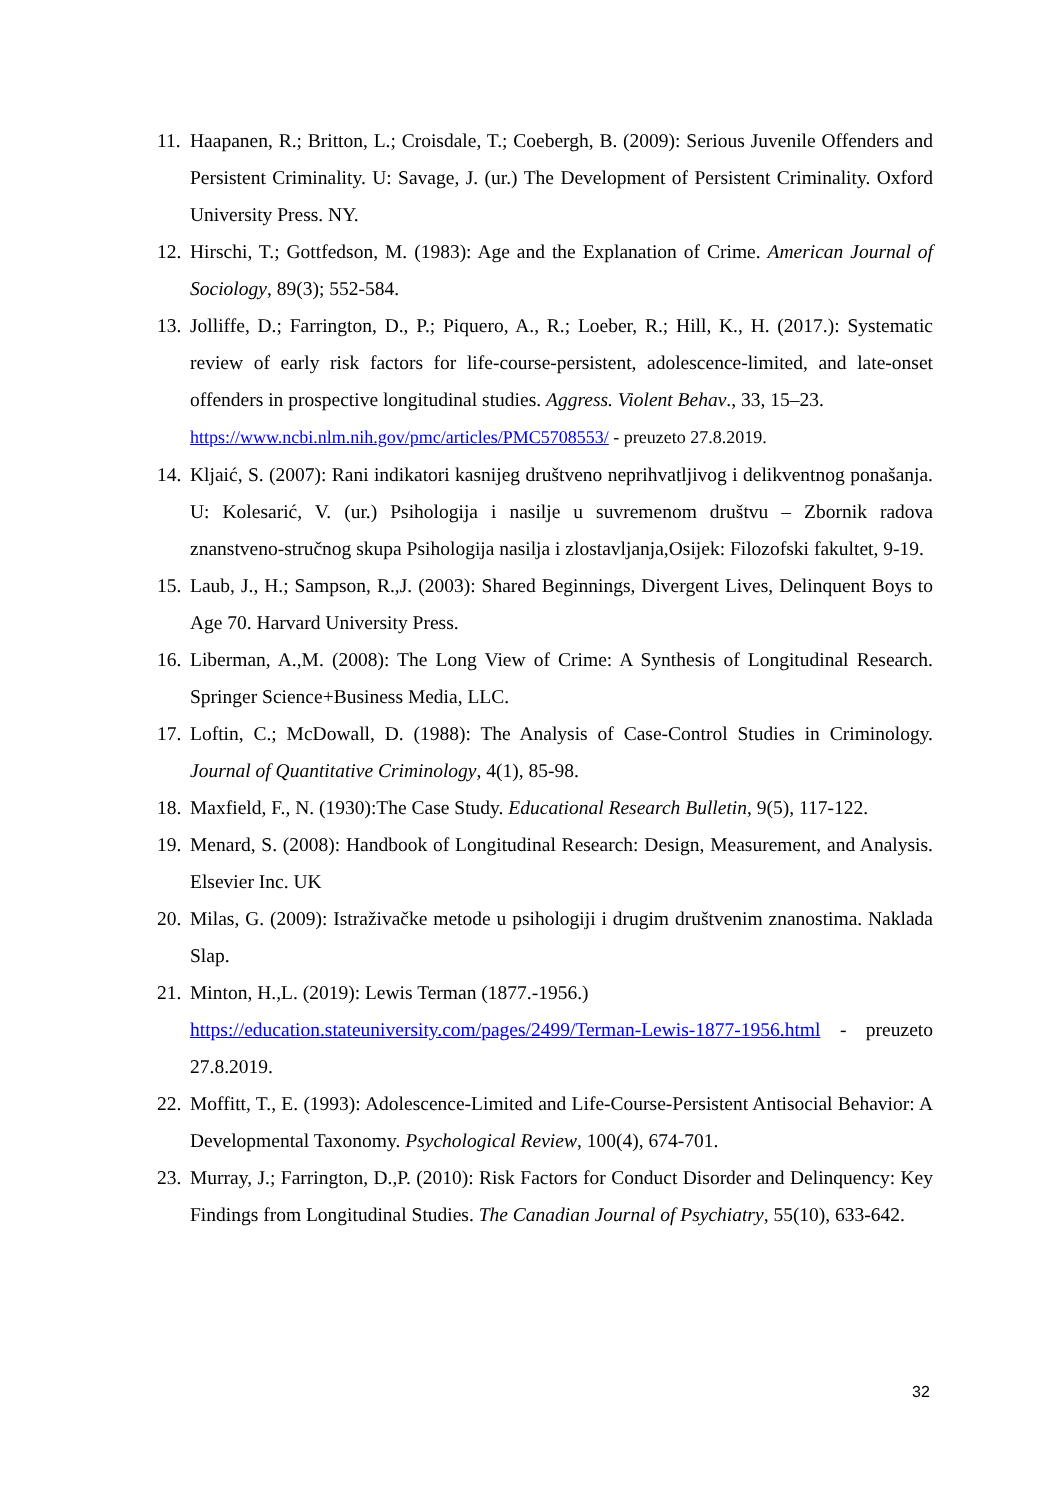11. Haapanen, R.; Britton, L.; Croisdale, T.; Coebergh, B. (2009): Serious Juvenile Offenders and Persistent Criminality. U: Savage, J. (ur.) The Development of Persistent Criminality. Oxford University Press. NY.
12. Hirschi, T.; Gottfedson, M. (1983): Age and the Explanation of Crime. American Journal of Sociology, 89(3); 552-584.
13. Jolliffe, D.; Farrington, D., P.; Piquero, A., R.; Loeber, R.; Hill, K., H. (2017.): Systematic review of early risk factors for life-course-persistent, adolescence-limited, and late-onset offenders in prospective longitudinal studies. Aggress. Violent Behav., 33, 15–23.
https://www.ncbi.nlm.nih.gov/pmc/articles/PMC5708553/ - preuzeto 27.8.2019.
14. Kljaić, S. (2007): Rani indikatori kasnijeg društveno neprihvatljivog i delikventnog ponašanja. U: Kolesarić, V. (ur.) Psihologija i nasilje u suvremenom društvu – Zbornik radova znanstveno-stručnog skupa Psihologija nasilja i zlostavljanja,Osijek: Filozofski fakultet, 9-19.
15. Laub, J., H.; Sampson, R.,J. (2003): Shared Beginnings, Divergent Lives, Delinquent Boys to Age 70. Harvard University Press.
16. Liberman, A.,M. (2008): The Long View of Crime: A Synthesis of Longitudinal Research. Springer Science+Business Media, LLC.
17. Loftin, C.; McDowall, D. (1988): The Analysis of Case-Control Studies in Criminology. Journal of Quantitative Criminology, 4(1), 85-98.
18. Maxfield, F., N. (1930):The Case Study. Educational Research Bulletin, 9(5), 117-122.
19. Menard, S. (2008): Handbook of Longitudinal Research: Design, Measurement, and Analysis. Elsevier Inc. UK
20. Milas, G. (2009): Istraživačke metode u psihologiji i drugim društvenim znanostima. Naklada Slap.
21. Minton, H.,L. (2019): Lewis Terman (1877.-1956.)
https://education.stateuniversity.com/pages/2499/Terman-Lewis-1877-1956.html - preuzeto 27.8.2019.
22. Moffitt, T., E. (1993): Adolescence-Limited and Life-Course-Persistent Antisocial Behavior: A Developmental Taxonomy. Psychological Review, 100(4), 674-701.
23. Murray, J.; Farrington, D.,P. (2010): Risk Factors for Conduct Disorder and Delinquency: Key Findings from Longitudinal Studies. The Canadian Journal of Psychiatry, 55(10), 633-642.
32